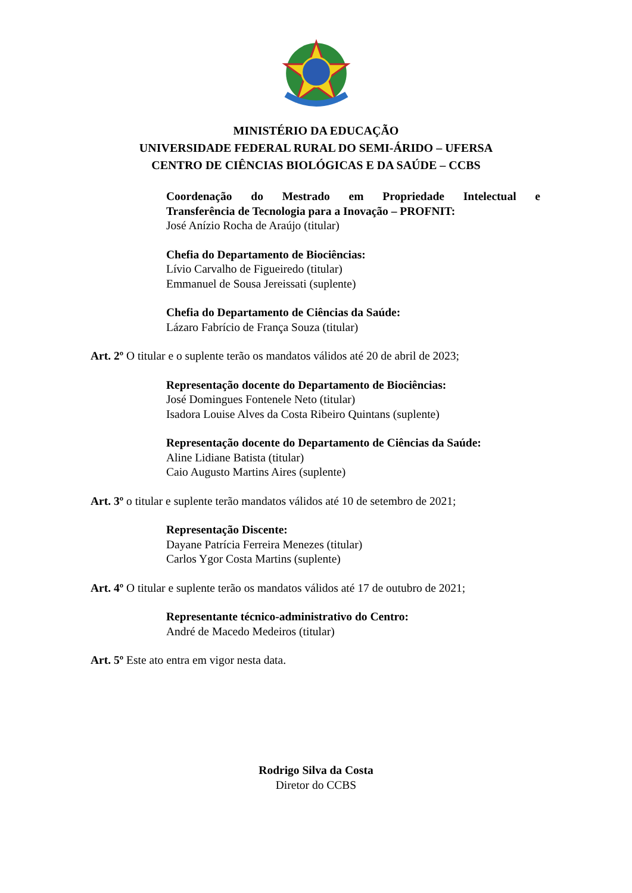MINISTÉRIO DA EDUCAÇÃO
UNIVERSIDADE FEDERAL RURAL DO SEMI-ÁRIDO – UFERSA
CENTRO DE CIÊNCIAS BIOLÓGICAS E DA SAÚDE – CCBS
Coordenação do Mestrado em Propriedade Intelectual e
Transferência de Tecnologia para a Inovação – PROFNIT:
José Anízio Rocha de Araújo (titular)
Chefia do Departamento de Biociências:
Lívio Carvalho de Figueiredo (titular)
Emmanuel de Sousa Jereissati (suplente)
Chefia do Departamento de Ciências da Saúde:
Lázaro Fabrício de França Souza (titular)
Art. 2º O titular e o suplente terão os mandatos válidos até 20 de abril de 2023;
Representação docente do Departamento de Biociências:
José Domingues Fontenele Neto (titular)
Isadora Louise Alves da Costa Ribeiro Quintans (suplente)
Representação docente do Departamento de Ciências da Saúde:
Aline Lidiane Batista (titular)
Caio Augusto Martins Aires (suplente)
Art. 3º o titular e suplente terão mandatos válidos até 10 de setembro de 2021;
Representação Discente:
Dayane Patrícia Ferreira Menezes (titular)
Carlos Ygor Costa Martins (suplente)
Art. 4º O titular e suplente terão os mandatos válidos até 17 de outubro de 2021;
Representante técnico-administrativo do Centro:
André de Macedo Medeiros (titular)
Art. 5º Este ato entra em vigor nesta data.
Rodrigo Silva da Costa
Diretor do CCBS